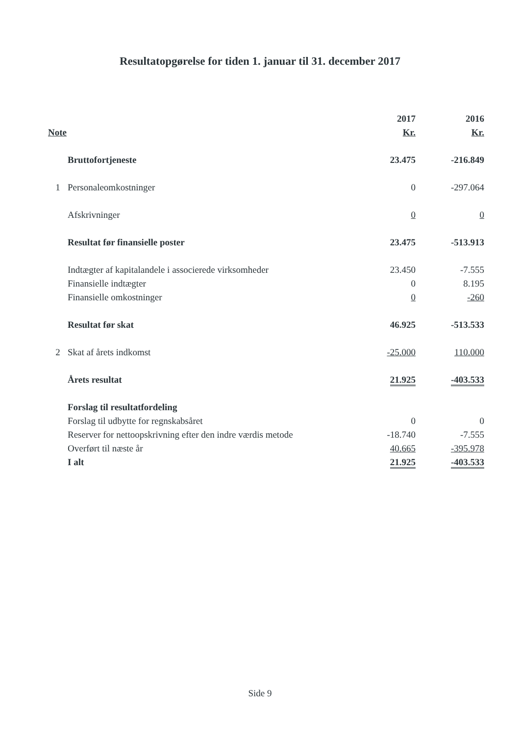Resultatopgørelse for tiden 1. januar til 31. december 2017
| | | 2017 | 2016 |
| --- | --- | --- | --- |
| Note | | Kr. | Kr. |
| | Bruttofortjeneste | 23.475 | -216.849 |
| 1 | Personaleomkostninger | 0 | -297.064 |
| | Afskrivninger | 0 | 0 |
| | Resultat før finansielle poster | 23.475 | -513.913 |
| | Indtægter af kapitalandele i associerede virksomheder | 23.450 | -7.555 |
| | Finansielle indtægter | 0 | 8.195 |
| | Finansielle omkostninger | 0 | -260 |
| | Resultat før skat | 46.925 | -513.533 |
| 2 | Skat af årets indkomst | -25.000 | 110.000 |
| | Årets resultat | 21.925 | -403.533 |
| | Forslag til resultatfordeling | | |
| | Forslag til udbytte for regnskabsåret | 0 | 0 |
| | Reserver for nettoopskrivning efter den indre værdis metode | -18.740 | -7.555 |
| | Overført til næste år | 40.665 | -395.978 |
| | I alt | 21.925 | -403.533 |
Side 9